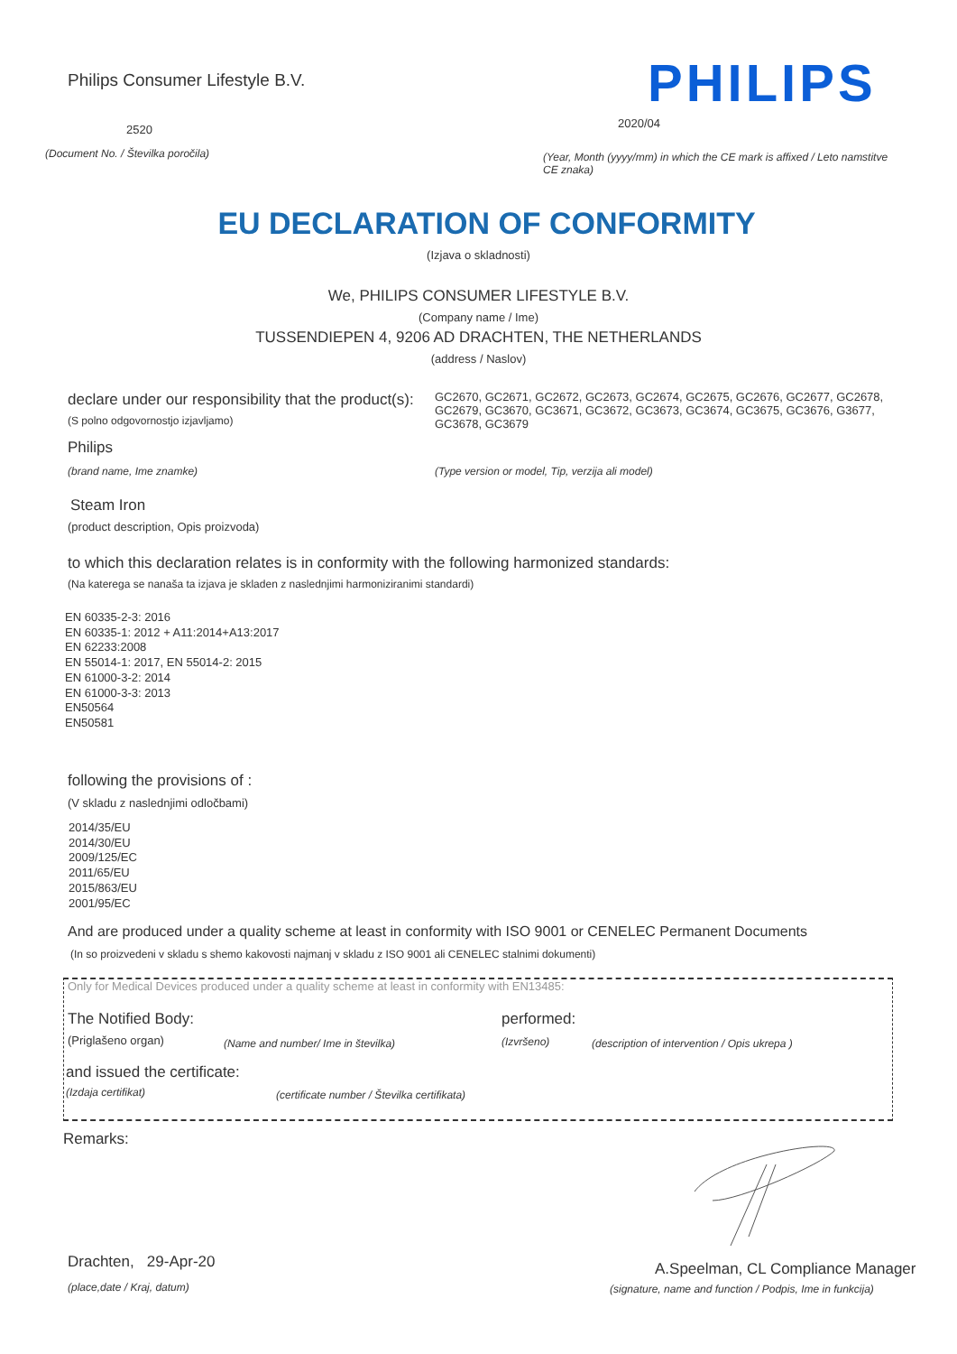Philips Consumer Lifestyle B.V.
PHILIPS
2520 2020/04
(Document No. / Številka poročila)
(Year, Month (yyyy/mm) in which the CE mark is affixed / Leto namstitve CE znaka)
EU DECLARATION OF CONFORMITY
(Izjava o skladnosti)
We, PHILIPS CONSUMER LIFESTYLE B.V.
(Company name / Ime)
TUSSENDIEPEN 4, 9206 AD DRACHTEN, THE NETHERLANDS
(address / Naslov)
declare under our responsibility that the product(s):
GC2670, GC2671, GC2672, GC2673, GC2674, GC2675, GC2676, GC2677, GC2678, GC2679, GC3670, GC3671, GC3672, GC3673, GC3674, GC3675, GC3676, G3677, GC3678, GC3679
(S polno odgovornostjo izjavljamo)
Philips
(brand name, Ime znamke)
(Type version or model, Tip, verzija ali model)
Steam Iron
(product description, Opis proizvoda)
to which this declaration relates is in conformity with the following harmonized standards:
(Na katerega se nanaša ta izjava je skladen z naslednjimi harmoniziranimi standardi)
EN 60335-2-3: 2016
EN 60335-1: 2012 + A11:2014+A13:2017
EN 62233:2008
EN 55014-1: 2017, EN 55014-2: 2015
EN 61000-3-2: 2014
EN 61000-3-3: 2013
EN50564
EN50581
following the provisions of :
(V skladu z naslednjimi odločbami)
2014/35/EU
2014/30/EU
2009/125/EC
2011/65/EU
2015/863/EU
2001/95/EC
And are produced under a quality scheme at least in conformity with ISO 9001 or CENELEC Permanent Documents
(In so proizvedeni v skladu s shemo kakovosti najmanj v skladu z ISO 9001 ali CENELEC stalnimi dokumenti)
Only for Medical Devices produced under a quality scheme at least in conformity with EN13485:
The Notified Body: performed:
(Priglašeno organ)
(Name and number/ Ime in številka)
(Izvršeno)
(description of intervention / Opis ukrepa )
and issued the certificate:
(Izdaja certifikat)
(certificate number / Številka certifikata)
Remarks:
Drachten, 29-Apr-20
(place,date / Kraj, datum)
A.Speelman, CL Compliance Manager
(signature, name and function / Podpis, Ime in funkcija)